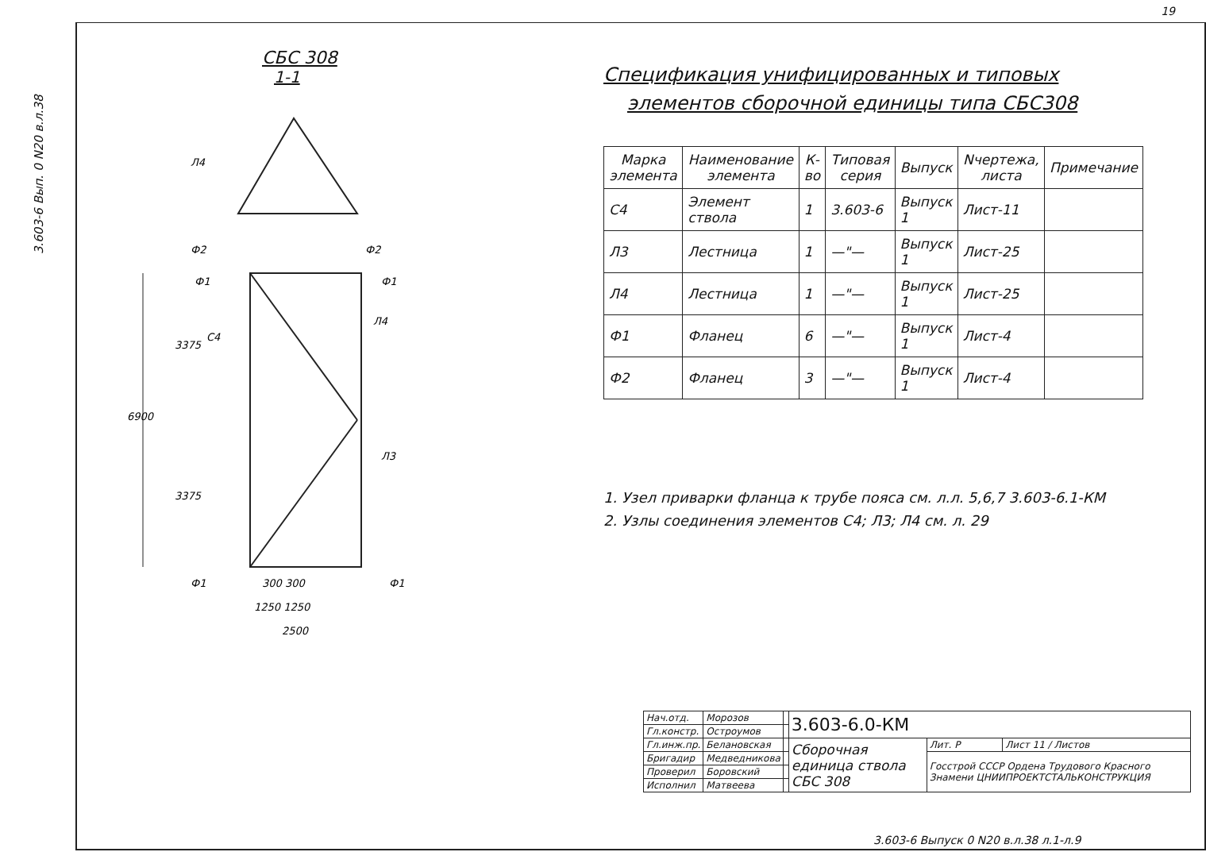19
3.603-6 Вып. 0 N20 в.л.38
СБС 308
1-1
6900
3375
3375
300 300
1250 1250
2500
Л4
Ф2
Ф2
Ф1
Ф1
С4
Л4
Л3
Ф1
Ф1
Спецификация унифицированных и типовых
элементов сборочной единицы типа СБС308
| Марка элемента | Наименование элемента | К-во | Типовая серия | Выпуск | Nчертежа, листа | Примечание |
| --- | --- | --- | --- | --- | --- | --- |
| С4 | Элемент ствола | 1 | 3.603-6 | Выпуск 1 | Лист-11 | |
| Л3 | Лестница | 1 | —"— | Выпуск 1 | Лист-25 | |
| Л4 | Лестница | 1 | —"— | Выпуск 1 | Лист-25 | |
| Ф1 | Фланец | 6 | —"— | Выпуск 1 | Лист-4 | |
| Ф2 | Фланец | 3 | —"— | Выпуск 1 | Лист-4 | |
1. Узел приварки фланца к трубе пояса см. л.л. 5,6,7 3.603-6.1-КМ
2. Узлы соединения элементов С4; Л3; Л4 см. л. 29
| Нач.отд. | Морозов | | 3.603-6.0-КМ | | |
| Гл.констр. | Остроумов | | | | |
| Гл.инж.пр. | Белановская | | Сборочная единица ствола СБС 308 | Лит. Р | Лист 11 / Листов |
| Бригадир | Медведникова | | | Госстрой СССР Ордена Трудового Красного Знамени ЦНИИПРОЕКТСТАЛЬКОНСТРУКЦИЯ | |
| Проверил | Боровский | | | | |
| Исполнил | Матвеева | | | | |
3.603-6 Выпуск 0 N20 в.л.38 л.1-л.9